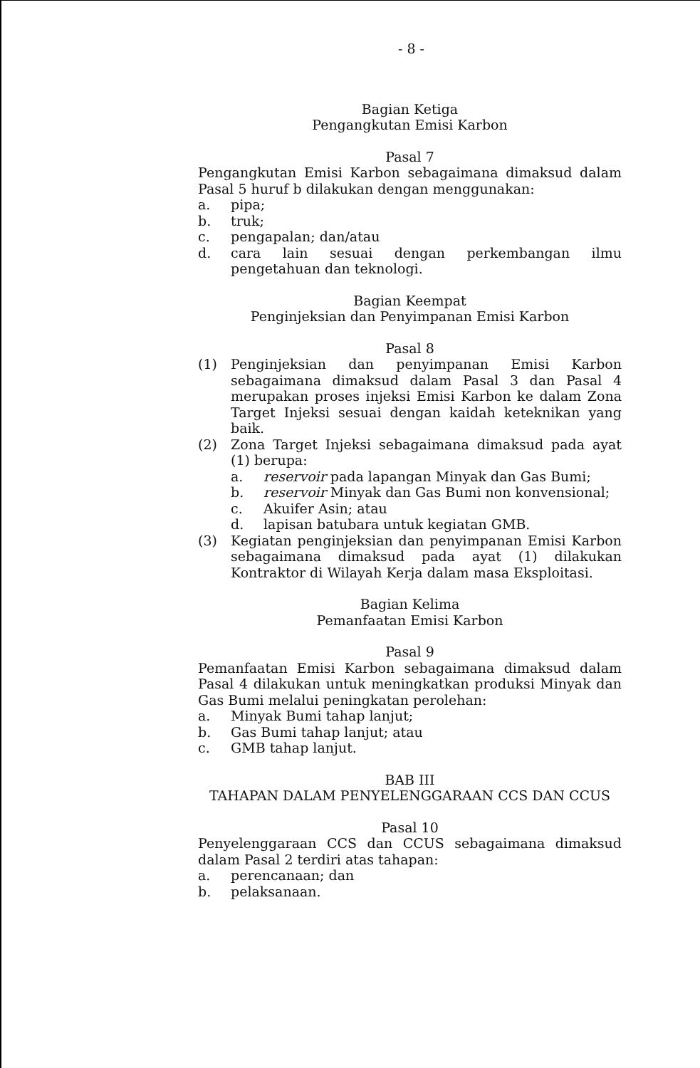- 8 -
Bagian Ketiga
Pengangkutan Emisi Karbon
Pasal 7
Pengangkutan Emisi Karbon sebagaimana dimaksud dalam Pasal 5 huruf b dilakukan dengan menggunakan:
a. pipa;
b. truk;
c. pengapalan; dan/atau
d. cara lain sesuai dengan perkembangan ilmu pengetahuan dan teknologi.
Bagian Keempat
Penginjeksian dan Penyimpanan Emisi Karbon
Pasal 8
(1) Penginjeksian dan penyimpanan Emisi Karbon sebagaimana dimaksud dalam Pasal 3 dan Pasal 4 merupakan proses injeksi Emisi Karbon ke dalam Zona Target Injeksi sesuai dengan kaidah keteknikan yang baik.
(2) Zona Target Injeksi sebagaimana dimaksud pada ayat (1) berupa:
a. reservoir pada lapangan Minyak dan Gas Bumi;
b. reservoir Minyak dan Gas Bumi non konvensional;
c. Akuifer Asin; atau
d. lapisan batubara untuk kegiatan GMB.
(3) Kegiatan penginjeksian dan penyimpanan Emisi Karbon sebagaimana dimaksud pada ayat (1) dilakukan Kontraktor di Wilayah Kerja dalam masa Eksploitasi.
Bagian Kelima
Pemanfaatan Emisi Karbon
Pasal 9
Pemanfaatan Emisi Karbon sebagaimana dimaksud dalam Pasal 4 dilakukan untuk meningkatkan produksi Minyak dan Gas Bumi melalui peningkatan perolehan:
a. Minyak Bumi tahap lanjut;
b. Gas Bumi tahap lanjut; atau
c. GMB tahap lanjut.
BAB III
TAHAPAN DALAM PENYELENGGARAAN CCS DAN CCUS
Pasal 10
Penyelenggaraan CCS dan CCUS sebagaimana dimaksud dalam Pasal 2 terdiri atas tahapan:
a. perencanaan; dan
b. pelaksanaan.